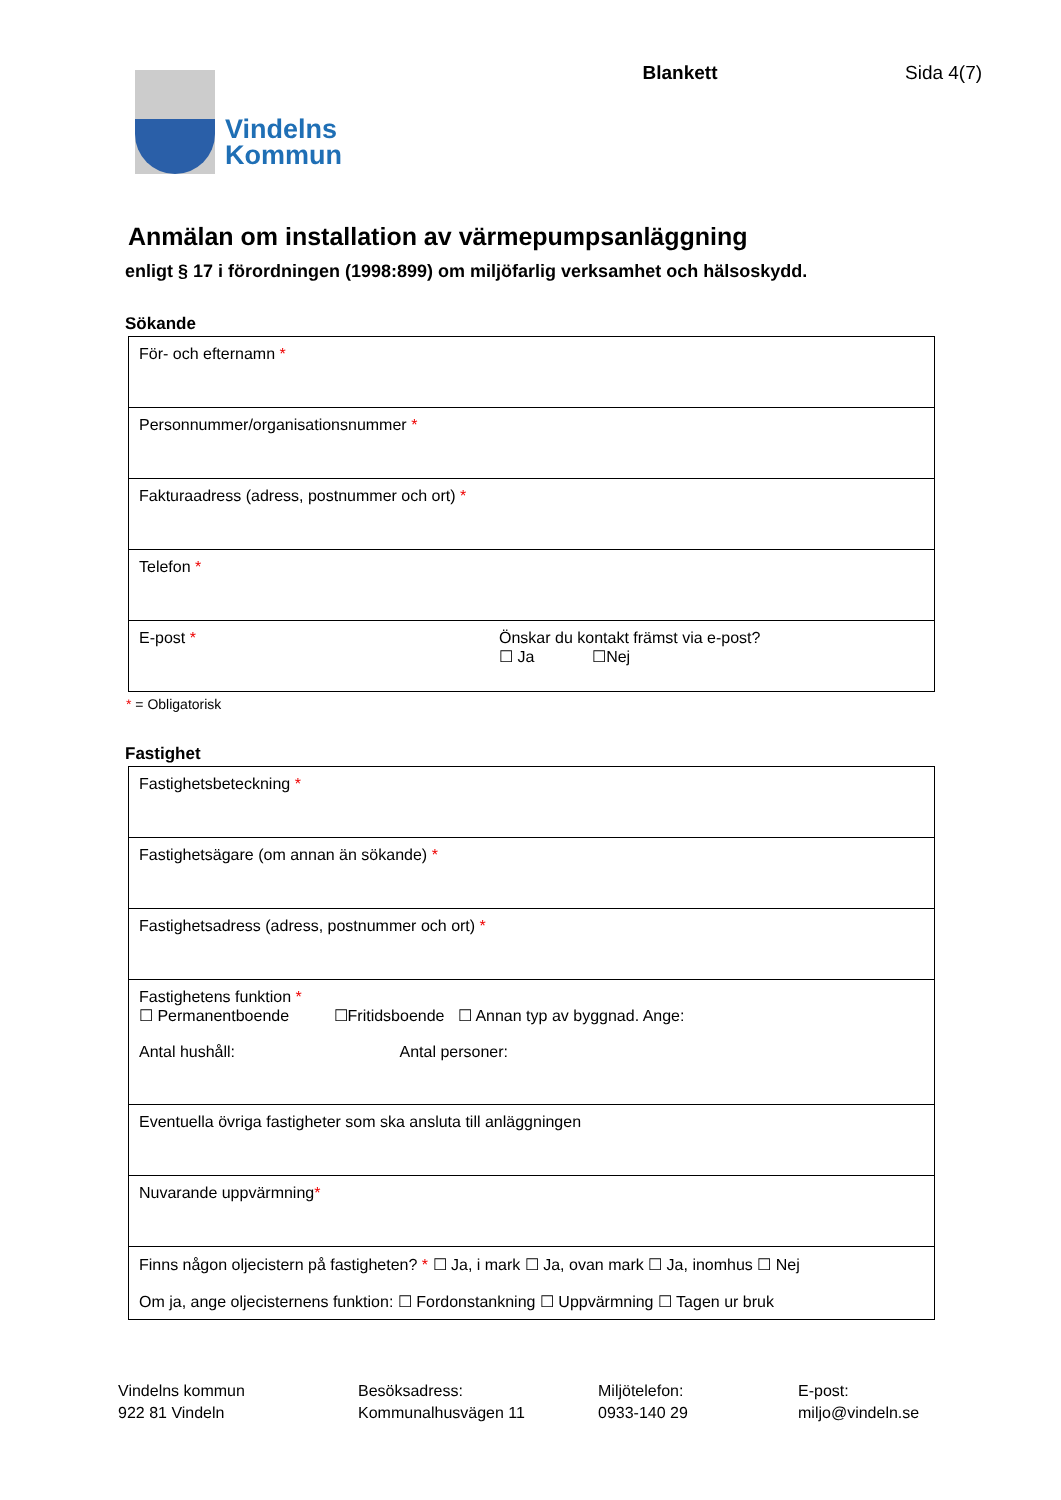Vindelns
Kommun
Blankett Sida 4(7)
Anmälan om installation av värmepumpsanläggning
enligt § 17 i förordningen (1998:899) om miljöfarlig verksamhet och hälsoskydd.
Sökande
| För- och efternamn * | |
| Personnummer/organisationsnummer * | |
| Fakturaadress (adress, postnummer och ort) * | |
| Telefon * | |
| E-post * | Önskar du kontakt främst via e-post? ☐ Ja ☐Nej |
* = Obligatorisk
Fastighet
| Fastighetsbeteckning * |
| Fastighetsägare (om annan än sökande) * |
| Fastighetsadress (adress, postnummer och ort) * |
| Fastighetens funktion * ☐ Permanentboende ☐Fritidsboende ☐ Annan typ av byggnad. Ange: Antal hushåll: Antal personer: |
| Eventuella övriga fastigheter som ska ansluta till anläggningen |
| Nuvarande uppvärmning * |
| Finns någon oljecistern på fastigheten? * ☐ Ja, i mark ☐ Ja, ovan mark ☐ Ja, inomhus ☐ Nej Om ja, ange oljecisternens funktion: ☐ Fordonstankning ☐ Uppvärmning ☐ Tagen ur bruk |
Vindelns kommun
922 81 Vindeln
Besöksadress:
Kommunalhusvägen 11
Miljötelefon:
0933-140 29
E-post:
miljo@vindeln.se